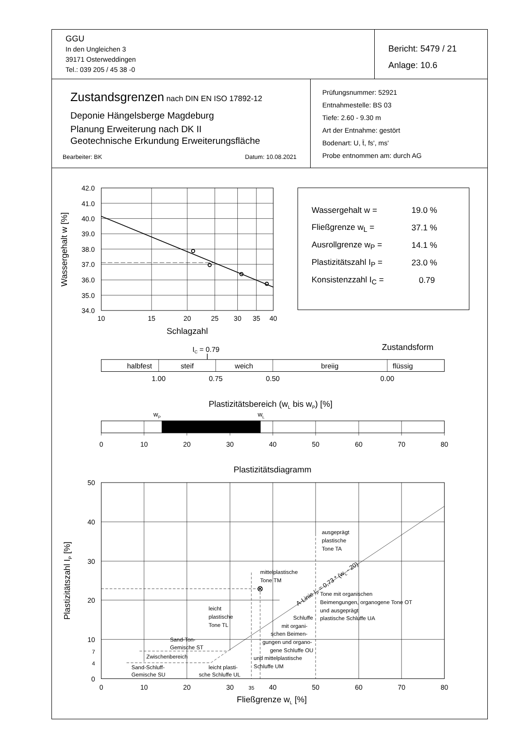| GGU In den Ungleichen 3 39171 Osterweddingen Tel.: 039 205 / 45 38 -0 | Bericht: 5479 / 21 Anlage: 10.6 |
| Zustandsgrenzen nach DIN EN ISO 17892-12 Deponie Hängelsberge Magdeburg Planung Erweiterung nach DK II Geotechnische Erkundung Erweiterungsfläche Bearbeiter: BK Datum: 10.08.2021 | Prüfungsnummer: 52921 Entnahmestelle: BS 03 Tiefe: 2.60 - 9.30 m Art der Entnahme: gestört Bodenart: U, t̄, fs', ms' Probe entnommen am: durch AG |
42.0
41.0
40.0
39.0
38.0
37.0
36.0
35.0
34.0
10
15
20
25
30
35
40
Schlagzahl
Wassergehalt w [%]
| Wassergehalt w = | 19.0 % |
| Fließgrenze w<sub>L</sub> = | 37.1 % |
| Ausrollgrenze w<sub>P</sub> = | 14.1 % |
| Plastizitätszahl I<sub>P</sub> = | 23.0 % |
| Konsistenzzahl I<sub>C</sub> = | 0.79 |
Zustandsform
IC = 0.79
halbfest
steif
weich
breiig
flüssig
1.00
0.75
0.50
0.00
Plastizitätsbereich (wL bis wP) [%]
wP
wL
0
10
20
30
40
50
60
70
80
Plastizitätsdiagramm
50
40
30
20
10
7
4
0
0
10
20
30
35
40
50
60
70
80
Fließgrenze wL [%]
Plastizitätszahl IP [%]
A-Linie IP = 0,73 * (wL - 20)
ausgeprägt
plastische
Tone TA
mittelplastische
Tone TM
Tone mit organischen
Beimengungen, organogene Tone OT
und ausgeprägt
plastische Schluffe UA
leicht
plastische
Tone TL
Schluffe
mit organi-
schen Beimen-
gungen und organo-
gene Schluffe OU
und mittelplastische
Schluffe UM
Sand-Ton-
Gemische ST
Zwischenbereich
Sand-Schluff-
Gemische SU
leicht plasti-
sche Schluffe UL